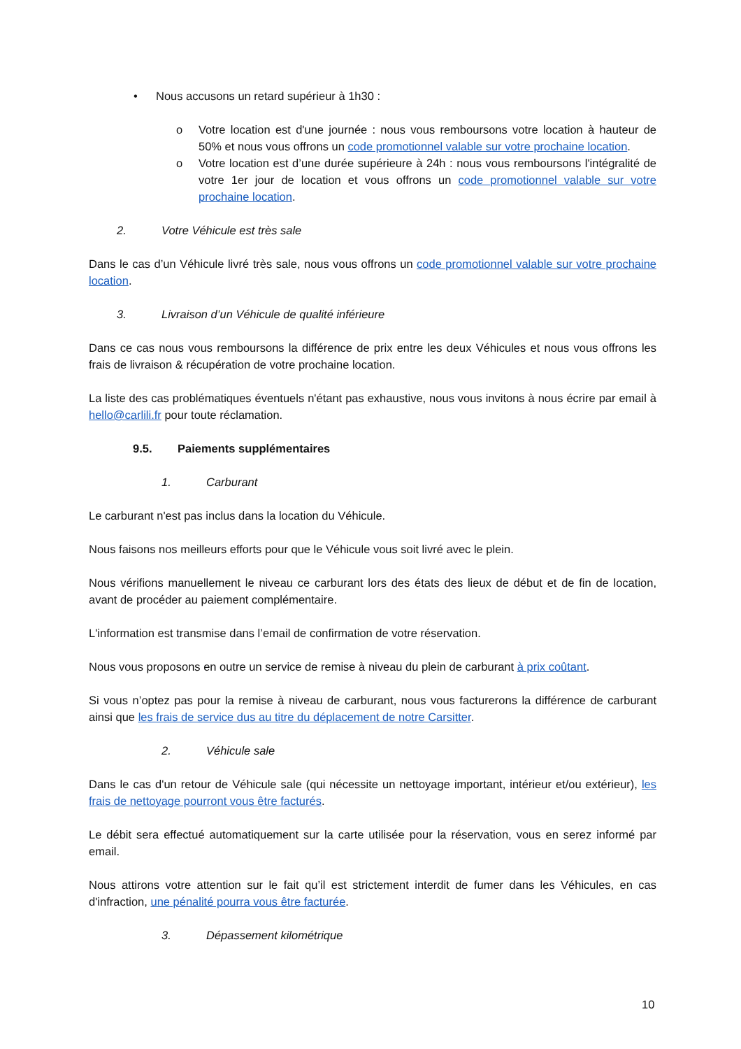• Nous accusons un retard supérieur à 1h30 :
o Votre location est d'une journée : nous vous remboursons votre location à hauteur de 50% et nous vous offrons un code promotionnel valable sur votre prochaine location.
o Votre location est d’une durée supérieure à 24h : nous vous remboursons l'intégralité de votre 1er jour de location et vous offrons un code promotionnel valable sur votre prochaine location.
2. Votre Véhicule est très sale
Dans le cas d’un Véhicule livré très sale, nous vous offrons un code promotionnel valable sur votre prochaine location.
3. Livraison d’un Véhicule de qualité inférieure
Dans ce cas nous vous remboursons la différence de prix entre les deux Véhicules et nous vous offrons les frais de livraison & récupération de votre prochaine location.
La liste des cas problématiques éventuels n'étant pas exhaustive, nous vous invitons à nous écrire par email à hello@carlili.fr pour toute réclamation.
9.5. Paiements supplémentaires
1. Carburant
Le carburant n'est pas inclus dans la location du Véhicule.
Nous faisons nos meilleurs efforts pour que le Véhicule vous soit livré avec le plein.
Nous vérifions manuellement le niveau ce carburant lors des états des lieux de début et de fin de location, avant de procéder au paiement complémentaire.
L'information est transmise dans l’email de confirmation de votre réservation.
Nous vous proposons en outre un service de remise à niveau du plein de carburant à prix coûtant.
Si vous n’optez pas pour la remise à niveau de carburant, nous vous facturerons la différence de carburant ainsi que les frais de service dus au titre du déplacement de notre Carsitter.
2. Véhicule sale
Dans le cas d'un retour de Véhicule sale (qui nécessite un nettoyage important, intérieur et/ou extérieur), les frais de nettoyage pourront vous être facturés.
Le débit sera effectué automatiquement sur la carte utilisée pour la réservation, vous en serez informé par email.
Nous attirons votre attention sur le fait qu’il est strictement interdit de fumer dans les Véhicules, en cas d'infraction, une pénalité pourra vous être facturée.
3. Dépassement kilométrique
10